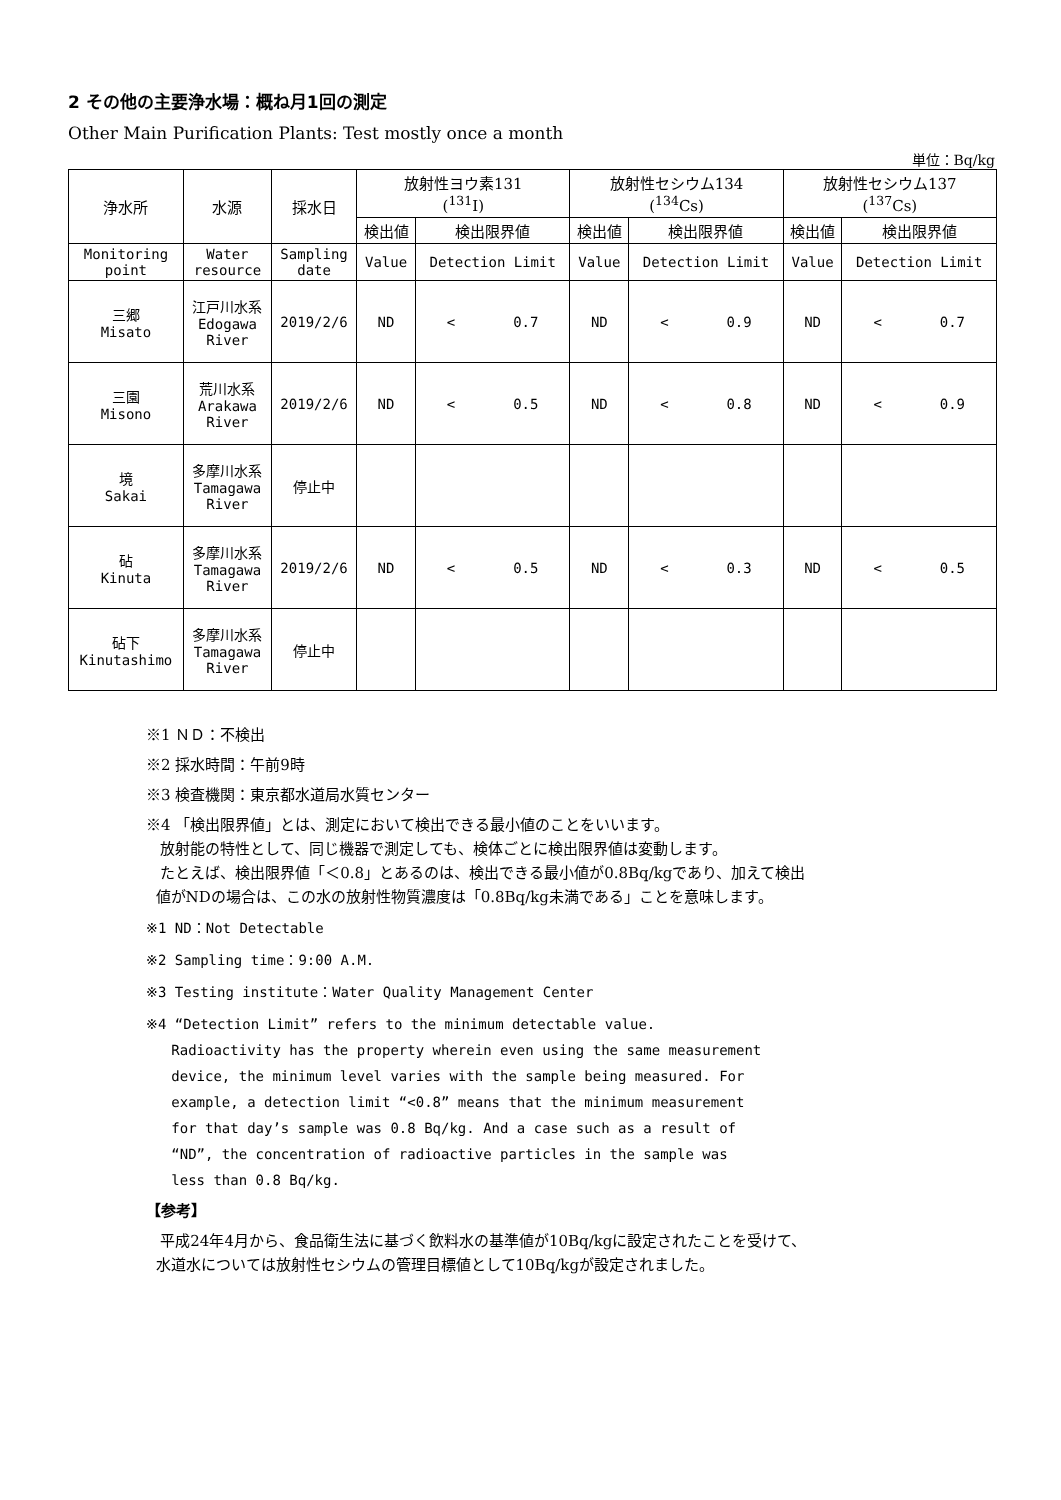2 その他の主要浄水場：概ね月1回の測定
Other Main Purification Plants: Test mostly once a month
単位：Bq/kg
| 浄水所 | 水源 | 採水日 | 放射性ヨウ素131 (<sup>131</sup>I) | | 放射性セシウム134 (<sup>134</sup>Cs) | | 放射性セシウム137 (<sup>137</sup>Cs) | |
| --- | --- | --- | --- | --- | --- | --- | --- | --- |
| | | | 検出値 | 検出限界値 | 検出値 | 検出限界値 | 検出値 | 検出限界値 |
| Monitoring point | Water resource | Sampling date | Value | Detection Limit | Value | Detection Limit | Value | Detection Limit |
| 三郷 Misato | 江戸川水系 Edogawa River | 2019/2/6 | ND | < 0.7 | ND | < 0.9 | ND | < 0.7 |
| 三園 Misono | 荒川水系 Arakawa River | 2019/2/6 | ND | < 0.5 | ND | < 0.8 | ND | < 0.9 |
| 境 Sakai | 多摩川水系 Tamagawa River | 停止中 | | | | | | |
| 砧 Kinuta | 多摩川水系 Tamagawa River | 2019/2/6 | ND | < 0.5 | ND | < 0.3 | ND | < 0.5 |
| 砧下 Kinutashimo | 多摩川水系 Tamagawa River | 停止中 | | | | | | |
※1 ＮＤ：不検出
※2 採水時間：午前9時
※3 検査機関：東京都水道局水質センター
※4 「検出限界値」とは、測定において検出できる最小値のことをいいます。
放射能の特性として、同じ機器で測定しても、検体ごとに検出限界値は変動します。
たとえば、検出限界値「＜0.8」とあるのは、検出できる最小値が0.8Bq/kgであり、加えて検出
値がNDの場合は、この水の放射性物質濃度は「0.8Bq/kg未満である」ことを意味します。
※1 ND：Not Detectable
※2 Sampling time：9:00 A.M.
※3 Testing institute：Water Quality Management Center
※4 “Detection Limit” refers to the minimum detectable value.
Radioactivity has the property wherein even using the same measurement
device, the minimum level varies with the sample being measured. For
example, a detection limit “<0.8” means that the minimum measurement
for that day’s sample was 0.8 Bq/kg. And a case such as a result of
“ND”, the concentration of radioactive particles in the sample was
less than 0.8 Bq/kg.
【参考】
平成24年4月から、食品衛生法に基づく飲料水の基準値が10Bq/kgに設定されたことを受けて、
水道水については放射性セシウムの管理目標値として10Bq/kgが設定されました。